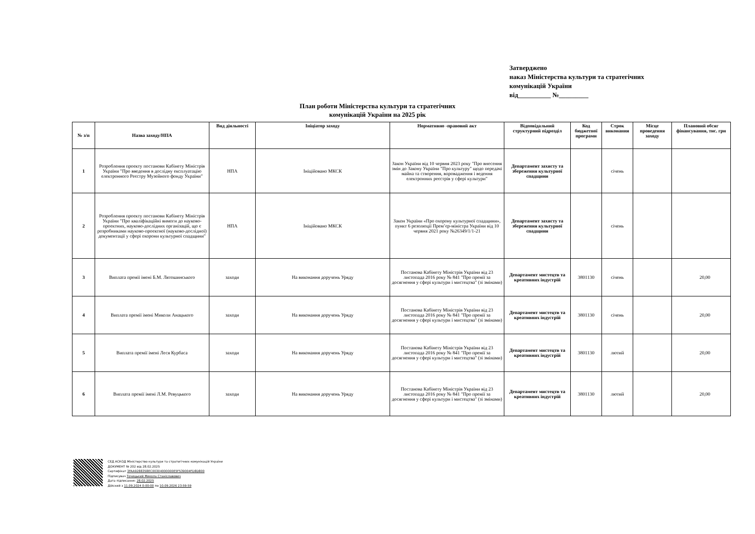Затверджено
наказ Міністерства культури та стратегічних
комунікацій України
від__________ №_________
План роботи Міністерства культури та стратегічних
комунікацій України на 2025 рік
| № з/п | Назва заходу/НПА | Вид діяльності | Ініціатор заходу | Нормативно -правовий акт | Відповідальний структурний підрозділ | Код бюджетної програми | Строк виконання | Місце проведення заходу | Плановий обсяг фінансування, тис. грн |
| --- | --- | --- | --- | --- | --- | --- | --- | --- | --- |
| 1 | Розроблення проекту постанови Кабінету Міністрів України "Про введення в дослідну експлуатацію електронного Реєстру Музейного фонду України" | НПА | Ініційовано МКСК | Закон України від 10 червня 2023 року "Про внесення змін до Закону України "Про культуру" щодо передачі майна та створення, впровадження і ведення електронних реєстрів у сфері культури" | Департамент захисту та збереження культурної спадщини | | січень | | |
| 2 | Розроблення проекту постанови Кабінету Міністрів України "Про кваліфікаційні вимоги до науково-проектних, науково-дослідних організацій, що є розробниками науково-проектної (науково-дослідної) документації у сфері охорони культурної спадщини" | НПА | Ініційовано МКСК | Закон України «Про охорону культурної спадщини», пункт 6 резолюції Прем’єр-міністра України від 10 червня 2021 року №26349/1/1-21 | Департамент захисту та збереження культурної спадщини | | січень | | |
| 3 | Виплата премії імені Б.М. Лятошинського | заходи | На виконання доручень Уряду | Постанова Кабінету Міністрів України від 23 листопада 2016 року № 841 "Про премії за досягнення у сфері культури і мистецтва" (зі змінами) | Департамент мистецтв та креативних індустрій | 3801130 | січень | | 20,00 |
| 4 | Виплата премії імені Миколи Анацького | заходи | На виконання доручень Уряду | Постанова Кабінету Міністрів України від 23 листопада 2016 року № 841 "Про премії за досягнення у сфері культури і мистецтва" (зі змінами) | Департамент мистецтв та креативних індустрій | 3801130 | січень | | 20,00 |
| 5 | Виплата премії імені Леся Курбаса | заходи | На виконання доручень Уряду | Постанова Кабінету Міністрів України від 23 листопада 2016 року № 841 "Про премії за досягнення у сфері культури і мистецтва" (зі змінами) | Департамент мистецтв та креативних індустрій | 3801130 | лютий | | 20,00 |
| 6 | Виплата премії імені Л.М. Ревуцького | заходи | На виконання доручень Уряду | Постанова Кабінету Міністрів України від 23 листопада 2016 року № 841 "Про премії за досягнення у сфері культури і мистецтва" (зі змінами) | Департамент мистецтв та креативних індустрій | 3801130 | лютий | | 20,00 |
СЕД АСКОД Міністерство культури та стратегічних комунікацій України
ДОКУМЕНТ № 202 від 28.02.2025
Сертифікат 3FAA9288358EC00304000000E5F539004FD8D800
Підписувач Точицький Микола Станіславович
Дата підписання: 28.02.2025
Дійсний з 11.09.2024 0:00:00 по 10.09.2026 23:59:59